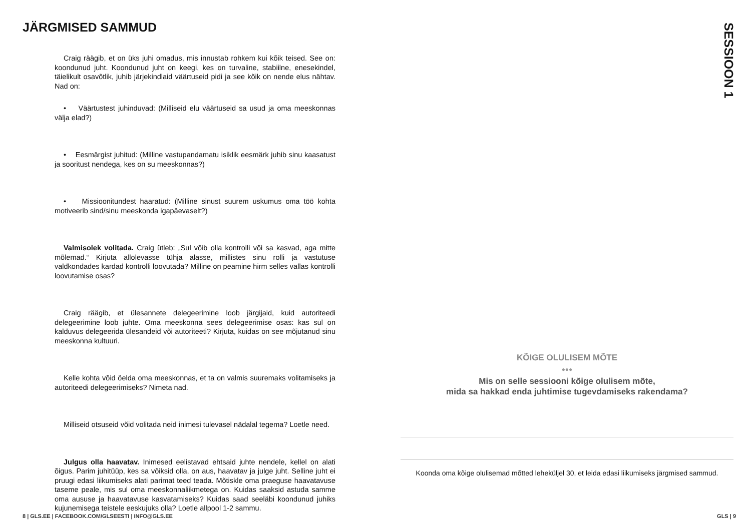JÄRGMISED SAMMUD
Craig räägib, et on üks juhi omadus, mis innustab rohkem kui kõik teised. See on: koondunud juht. Koondunud juht on keegi, kes on turvaline, stabiilne, enesekindel, täielikult osavõtlik, juhib järjekindlaid väärtuseid pidi ja see kõik on nende elus nähtav. Nad on:
• Väärtustest juhinduvad: (Milliseid elu väärtuseid sa usud ja oma meeskonnas välja elad?)
• Eesmärgist juhitud: (Milline vastupandamatu isiklik eesmärk juhib sinu kaasatust ja sooritust nendega, kes on su meeskonnas?)
• Missioonitundest haaratud: (Milline sinust suurem uskumus oma töö kohta motiveerib sind/sinu meeskonda igapäevaselt?)
Valmisolek volitada. Craig ütleb: „Sul võib olla kontrolli või sa kasvad, aga mitte mõlemad.“ Kirjuta allolevasse tühja alasse, millistes sinu rolli ja vastutuse valdkondades kardad kontrolli loovutada? Milline on peamine hirm selles vallas kontrolli loovutamise osas?
Craig räägib, et ülesannete delegeerimine loob järgijaid, kuid autoriteedi delegeerimine loob juhte. Oma meeskonna sees delegeerimise osas: kas sul on kalduvus delegeerida ülesandeid või autoriteeti? Kirjuta, kuidas on see mõjutanud sinu meeskonna kultuuri.
Kelle kohta võid öelda oma meeskonnas, et ta on valmis suuremaks volitamiseks ja autoriteedi delegeerimiseks? Nimeta nad.
Milliseid otsuseid võid volitada neid inimesi tulevasel nädalal tegema? Loetle need.
Julgus olla haavatav. Inimesed eelistavad ehtsaid juhte nendele, kellel on alati õigus. Parim juhitüüp, kes sa võiksid olla, on aus, haavatav ja julge juht. Selline juht ei pruugi edasi liikumiseks alati parimat teed teada. Mõtiskle oma praeguse haavatavuse taseme peale, mis sul oma meeskonnaliikmetega on. Kuidas saaksid astuda samme oma aususe ja haavatavuse kasvatamiseks? Kuidas saad seeläbi koondunud juhiks kujunemisega teistele eeskujuks olla? Loetle allpool 1-2 sammu.
SESSIOON 1
KÕIGE OLULISEM MÕTE
●●●
Mis on selle sessiooni kõige olulisem mõte,
mida sa hakkad enda juhtimise tugevdamiseks rakendama?
Koonda oma kõige olulisemad mõtted leheküljel 30, et leida edasi liikumiseks järgmised sammud.
8 | GLS.EE | FACEBOOK.COM/GLSEESTI | INFO@GLS.EE
GLS | 9